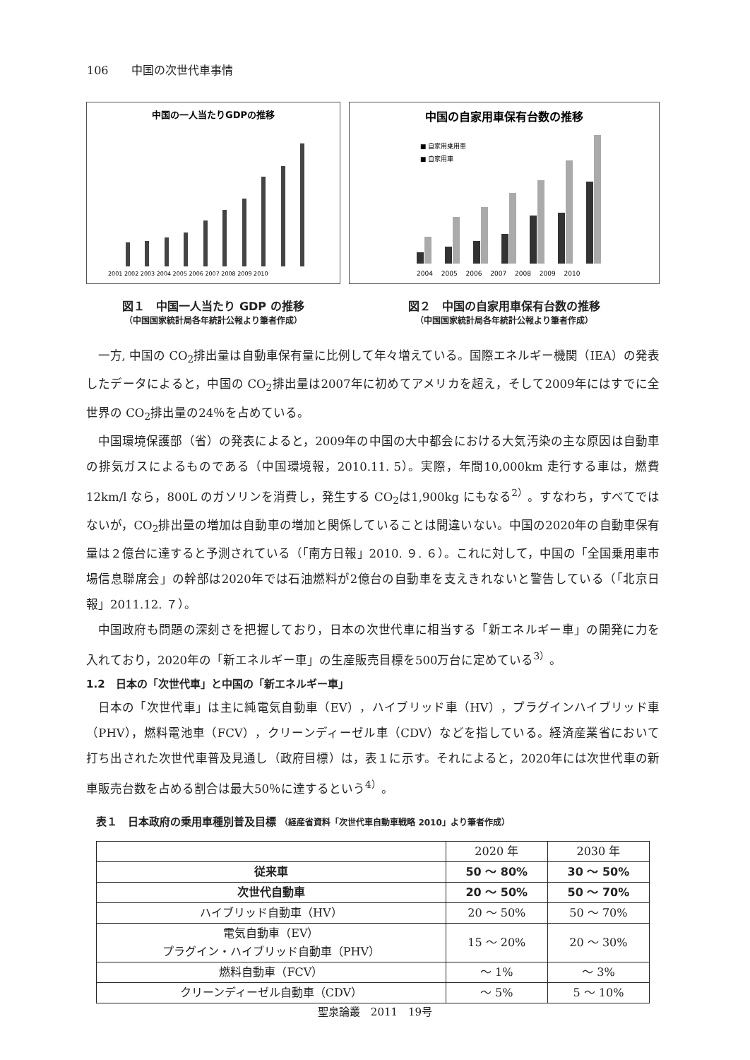106　　中国の次世代車事情
中国の一人当たりGDPの推移
2001 2002 2003 2004 2005 2006 2007 2008 2009 2010
図１　中国一人当たり GDP の推移
（中国国家統計局各年統計公報より筆者作成）
中国の自家用車保有台数の推移
■ 自家用乗用車
■ 自家用車
2004　 2005　 2006　 2007　 2008　 2009　 2010
図２　中国の自家用車保有台数の推移
（中国国家統計局各年統計公報より筆者作成）
一方, 中国の CO<sub>2</sub>排出量は自動車保有量に比例して年々増えている。国際エネルギー機関（IEA）の発表したデータによると，中国の CO<sub>2</sub>排出量は2007年に初めてアメリカを超え，そして2009年にはすでに全世界の CO<sub>2</sub>排出量の24％を占めている。
中国環境保護部（省）の発表によると，2009年の中国の大中都会における大気汚染の主な原因は自動車の排気ガスによるものである（中国環境報，2010.11. 5）。実際，年間10,000km 走行する車は，燃費12km/l なら，800L のガソリンを消費し，発生する CO<sub>2</sub>は1,900kg にもなる<sup>2）</sup>。すなわち，すべてではないが，CO<sub>2</sub>排出量の増加は自動車の増加と関係していることは間違いない。中国の2020年の自動車保有量は２億台に達すると予測されている（「南方日報」2010. ９. ６）。これに対して，中国の「全国乗用車市場信息聯席会」の幹部は2020年では石油燃料が2億台の自動車を支えきれないと警告している（「北京日報」2011.12. ７）。
中国政府も問題の深刻さを把握しており，日本の次世代車に相当する「新エネルギー車」の開発に力を入れており，2020年の「新エネルギー車」の生産販売目標を500万台に定めている<sup>3）</sup>。
1.2　日本の「次世代車」と中国の「新エネルギー車」
日本の「次世代車」は主に純電気自動車（EV），ハイブリッド車（HV），プラグインハイブリッド車（PHV），燃料電池車（FCV），クリーンディーゼル車（CDV）などを指している。経済産業省において打ち出された次世代車普及見通し（政府目標）は，表１に示す。それによると，2020年には次世代車の新車販売台数を占める割合は最大50％に達するという<sup>4）</sup>。
表１　日本政府の乗用車種別普及目標 （経産省資料「次世代車自動車戦略 2010」より筆者作成）
| | 2020 年 | 2030 年 |
| --- | --- | --- |
| 従来車 | 50 ～ 80% | 30 ～ 50% |
| 次世代自動車 | 20 ～ 50% | 50 ～ 70% |
| ハイブリッド自動車（HV） | 20 ～ 50% | 50 ～ 70% |
| 電気自動車（EV） プラグイン・ハイブリッド自動車（PHV） | 15 ～ 20% | 20 ～ 30% |
| 燃料自動車（FCV） | ～ 1% | ～ 3% |
| クリーンディーゼル自動車（CDV） | ～ 5% | 5 ～ 10% |
聖泉論叢　2011　19号